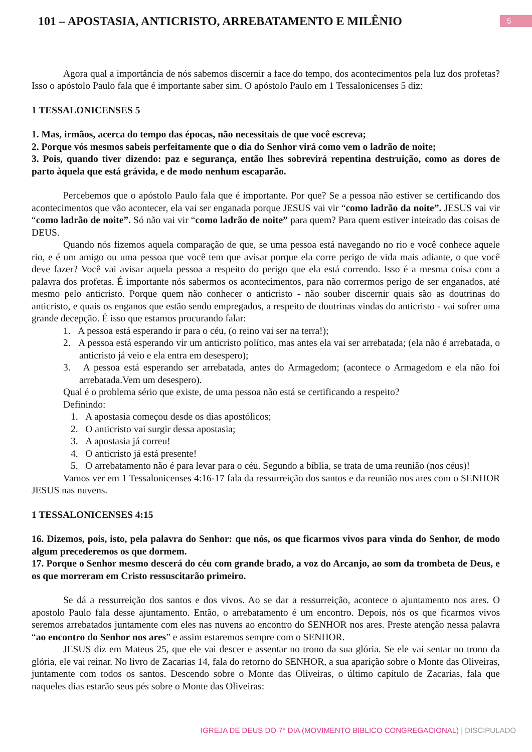101 – APOSTASIA, ANTICRISTO, ARREBATAMENTO E MILÊNIO
5
Agora qual a importância de nós sabemos discernir a face do tempo, dos acontecimentos pela luz dos profetas? Isso o apóstolo Paulo fala que é importante saber sim. O apóstolo Paulo em 1 Tessalonicenses 5 diz:
1 TESSALONICENSES 5
1. Mas, irmãos, acerca do tempo das épocas, não necessitais de que você escreva;
2. Porque vós mesmos sabeis perfeitamente que o dia do Senhor virá como vem o ladrão de noite;
3. Pois, quando tiver dizendo: paz e segurança, então lhes sobrevirá repentina destruição, como as dores de parto àquela que está grávida, e de modo nenhum escaparão.
Percebemos que o apóstolo Paulo fala que é importante. Por que? Se a pessoa não estiver se certificando dos acontecimentos que vão acontecer, ela vai ser enganada porque JESUS vai vir “como ladrão da noite”. JESUS vai vir “como ladrão de noite”. Só não vai vir “como ladrão de noite” para quem? Para quem estiver inteirado das coisas de DEUS.
Quando nós fizemos aquela comparação de que, se uma pessoa está navegando no rio e você conhece aquele rio, e é um amigo ou uma pessoa que você tem que avisar porque ela corre perigo de vida mais adiante, o que você deve fazer? Você vai avisar aquela pessoa a respeito do perigo que ela está correndo. Isso é a mesma coisa com a palavra dos profetas. É importante nós sabermos os acontecimentos, para não corrermos perigo de ser enganados, até mesmo pelo anticristo. Porque quem não conhecer o anticristo - não souber discernir quais são as doutrinas do anticristo, e quais os enganos que estão sendo empregados, a respeito de doutrinas vindas do anticristo - vai sofrer uma grande decepção. É isso que estamos procurando falar:
1. A pessoa está esperando ir para o céu, (o reino vai ser na terra!);
2. A pessoa está esperando vir um anticristo político, mas antes ela vai ser arrebatada; (ela não é arrebatada, o anticristo já veio e ela entra em desespero);
3. A pessoa está esperando ser arrebatada, antes do Armagedom; (acontece o Armagedom e ela não foi arrebatada.Vem um desespero).
Qual é o problema sério que existe, de uma pessoa não está se certificando a respeito?
Definindo:
1. A apostasia começou desde os dias apostólicos;
2. O anticristo vai surgir dessa apostasia;
3. A apostasia já correu!
4. O anticristo já está presente!
5. O arrebatamento não é para levar para o céu. Segundo a bíblia, se trata de uma reunião (nos céus)!
Vamos ver em 1 Tessalonicenses 4:16-17 fala da ressurreição dos santos e da reunião nos ares com o SENHOR JESUS nas nuvens.
1 TESSALONICENSES 4:15
16. Dizemos, pois, isto, pela palavra do Senhor: que nós, os que ficarmos vivos para vinda do Senhor, de modo algum precederemos os que dormem.
17. Porque o Senhor mesmo descerá do céu com grande brado, a voz do Arcanjo, ao som da trombeta de Deus, e os que morreram em Cristo ressuscitarão primeiro.
Se dá a ressurreição dos santos e dos vivos. Ao se dar a ressurreição, acontece o ajuntamento nos ares. O apostolo Paulo fala desse ajuntamento. Então, o arrebatamento é um encontro. Depois, nós os que ficarmos vivos seremos arrebatados juntamente com eles nas nuvens ao encontro do SENHOR nos ares. Preste atenção nessa palavra “ao encontro do Senhor nos ares” e assim estaremos sempre com o SENHOR.
JESUS diz em Mateus 25, que ele vai descer e assentar no trono da sua glória. Se ele vai sentar no trono da glória, ele vai reinar. No livro de Zacarias 14, fala do retorno do SENHOR, a sua aparição sobre o Monte das Oliveiras, juntamente com todos os santos. Descendo sobre o Monte das Oliveiras, o último capítulo de Zacarias, fala que naqueles dias estarão seus pés sobre o Monte das Oliveiras:
IGREJA DE DEUS DO 7° DIA (MOVIMENTO BIBLICO CONGREGACIONAL) | DISCIPULADO